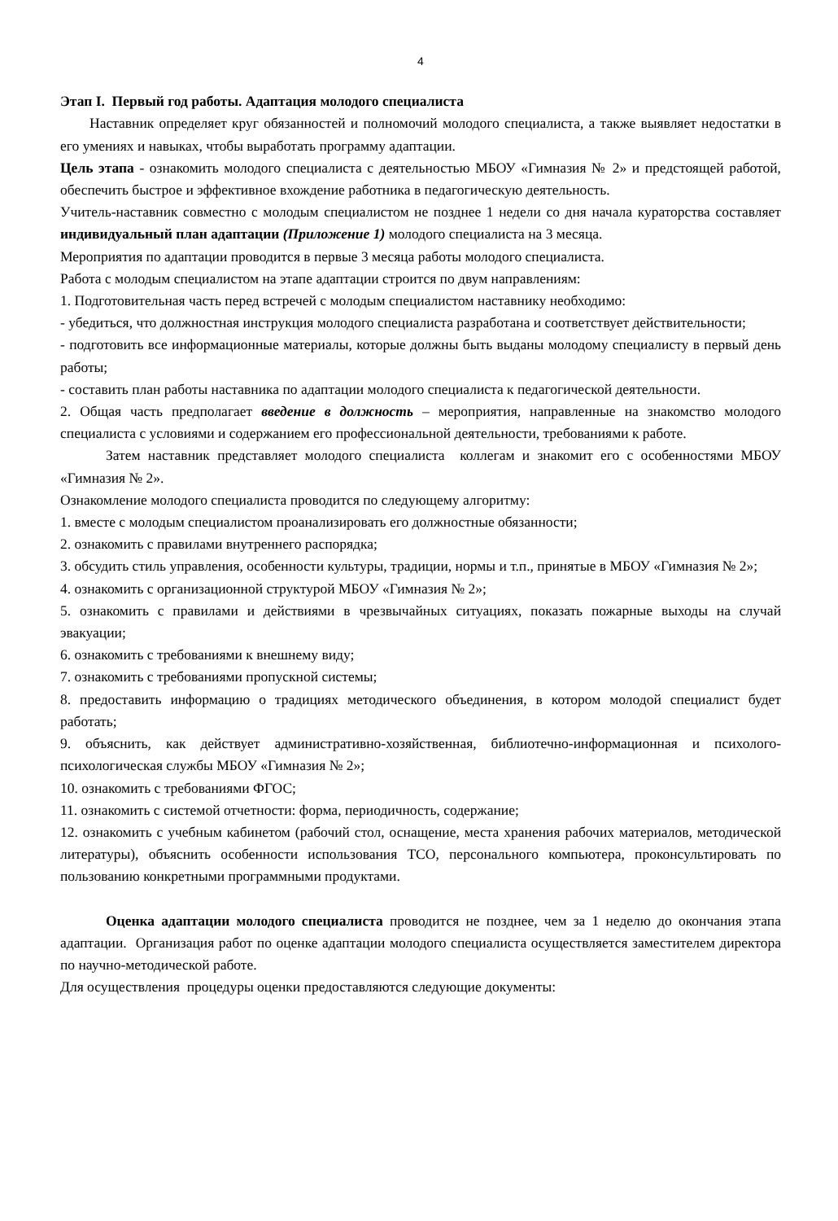4
Этап I. Первый год работы. Адаптация молодого специалиста
Наставник определяет круг обязанностей и полномочий молодого специалиста, а также выявляет недостатки в его умениях и навыках, чтобы выработать программу адаптации.
Цель этапа - ознакомить молодого специалиста с деятельностью МБОУ «Гимназия № 2» и предстоящей работой, обеспечить быстрое и эффективное вхождение работника в педагогическую деятельность.
Учитель-наставник совместно с молодым специалистом не позднее 1 недели со дня начала кураторства составляет индивидуальный план адаптации (Приложение 1) молодого специалиста на 3 месяца.
Мероприятия по адаптации проводится в первые 3 месяца работы молодого специалиста.
Работа с молодым специалистом на этапе адаптации строится по двум направлениям:
1. Подготовительная часть перед встречей с молодым специалистом наставнику необходимо:
- убедиться, что должностная инструкция молодого специалиста разработана и соответствует действительности;
- подготовить все информационные материалы, которые должны быть выданы молодому специалисту в первый день работы;
- составить план работы наставника по адаптации молодого специалиста к педагогической деятельности.
2. Общая часть предполагает введение в должность – мероприятия, направленные на знакомство молодого специалиста с условиями и содержанием его профессиональной деятельности, требованиями к работе.
Затем наставник представляет молодого специалиста коллегам и знакомит его с особенностями МБОУ «Гимназия № 2».
Ознакомление молодого специалиста проводится по следующему алгоритму:
1. вместе с молодым специалистом проанализировать его должностные обязанности;
2. ознакомить с правилами внутреннего распорядка;
3. обсудить стиль управления, особенности культуры, традиции, нормы и т.п., принятые в МБОУ «Гимназия № 2»;
4. ознакомить с организационной структурой МБОУ «Гимназия № 2»;
5. ознакомить с правилами и действиями в чрезвычайных ситуациях, показать пожарные выходы на случай эвакуации;
6. ознакомить с требованиями к внешнему виду;
7. ознакомить с требованиями пропускной системы;
8. предоставить информацию о традициях методического объединения, в котором молодой специалист будет работать;
9. объяснить, как действует административно-хозяйственная, библиотечно-информационная и психолого-психологическая службы МБОУ «Гимназия № 2»;
10. ознакомить с требованиями ФГОС;
11. ознакомить с системой отчетности: форма, периодичность, содержание;
12. ознакомить с учебным кабинетом (рабочий стол, оснащение, места хранения рабочих материалов, методической литературы), объяснить особенности использования ТСО, персонального компьютера, проконсультировать по пользованию конкретными программными продуктами.
Оценка адаптации молодого специалиста проводится не позднее, чем за 1 неделю до окончания этапа адаптации. Организация работ по оценке адаптации молодого специалиста осуществляется заместителем директора по научно-методической работе.
Для осуществления процедуры оценки предоставляются следующие документы: